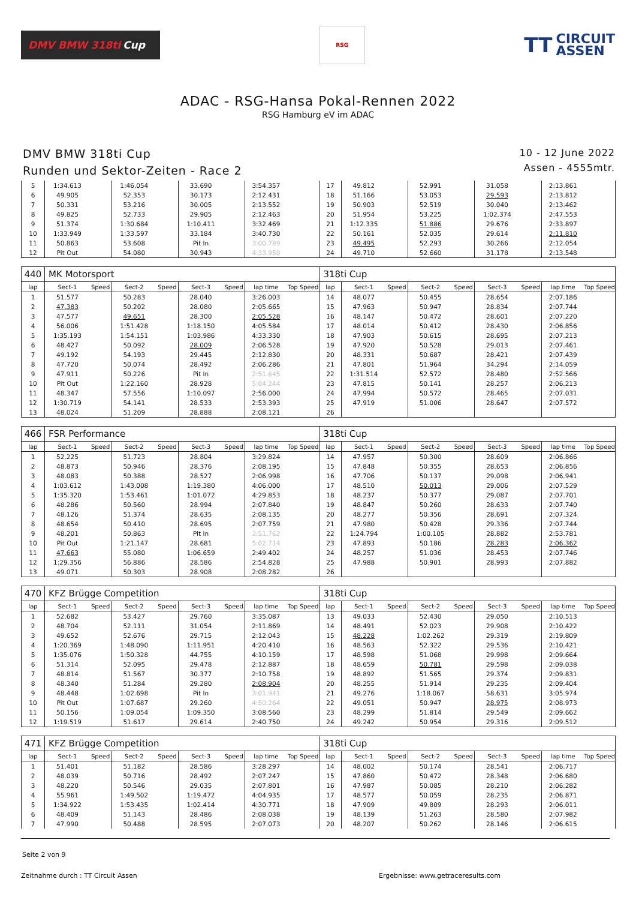DMV BMW 318ti Cup
RSG
TT CIRCUIT
ASSEN
ADAC - RSG-Hansa Pokal-Rennen 2022
RSG Hamburg eV im ADAC
DMV BMW 318ti Cup
Runden und Sektor-Zeiten - Race 2
10 - 12 June 2022
Assen - 4555mtr.
| 5 | 1:34.613 | | 1:46.054 | | 33.690 | | 3:54.357 | | 17 | 49.812 | | 52.991 | | 31.058 | | 2:13.861 | |
| 6 | 49.905 | | 52.353 | | 30.173 | | 2:12.431 | | 18 | 51.166 | | 53.053 | | 29.593 | | 2:13.812 | |
| 7 | 50.331 | | 53.216 | | 30.005 | | 2:13.552 | | 19 | 50.903 | | 52.519 | | 30.040 | | 2:13.462 | |
| 8 | 49.825 | | 52.733 | | 29.905 | | 2:12.463 | | 20 | 51.954 | | 53.225 | | 1:02.374 | | 2:47.553 | |
| 9 | 51.374 | | 1:30.684 | | 1:10.411 | | 3:32.469 | | 21 | 1:12.335 | | 51.886 | | 29.676 | | 2:33.897 | |
| 10 | 1:33.949 | | 1:33.597 | | 33.184 | | 3:40.730 | | 22 | 50.161 | | 52.035 | | 29.614 | | 2:11.810 | |
| 11 | 50.863 | | 53.608 | | Pit In | | 3:00.789 | | 23 | 49.495 | | 52.293 | | 30.266 | | 2:12.054 | |
| 12 | Pit Out | | 54.080 | | 30.943 | | 4:33.950 | | 24 | 49.710 | | 52.660 | | 31.178 | | 2:13.548 | |
| 440 | MK Motorsport | | | | | | | | 318ti Cup | | | | | | | | |
| lap | Sect-1 | Speed | Sect-2 | Speed | Sect-3 | Speed | lap time | Top Speed | lap | Sect-1 | Speed | Sect-2 | Speed | Sect-3 | Speed | lap time | Top Speed |
| 1 | 51.577 | | 50.283 | | 28.040 | | 3:26.003 | | 14 | 48.077 | | 50.455 | | 28.654 | | 2:07.186 | |
| 2 | 47.383 | | 50.202 | | 28.080 | | 2:05.665 | | 15 | 47.963 | | 50.947 | | 28.834 | | 2:07.744 | |
| 3 | 47.577 | | 49.651 | | 28.300 | | 2:05.528 | | 16 | 48.147 | | 50.472 | | 28.601 | | 2:07.220 | |
| 4 | 56.006 | | 1:51.428 | | 1:18.150 | | 4:05.584 | | 17 | 48.014 | | 50.412 | | 28.430 | | 2:06.856 | |
| 5 | 1:35.193 | | 1:54.151 | | 1:03.986 | | 4:33.330 | | 18 | 47.903 | | 50.615 | | 28.695 | | 2:07.213 | |
| 6 | 48.427 | | 50.092 | | 28.009 | | 2:06.528 | | 19 | 47.920 | | 50.528 | | 29.013 | | 2:07.461 | |
| 7 | 49.192 | | 54.193 | | 29.445 | | 2:12.830 | | 20 | 48.331 | | 50.687 | | 28.421 | | 2:07.439 | |
| 8 | 47.720 | | 50.074 | | 28.492 | | 2:06.286 | | 21 | 47.801 | | 51.964 | | 34.294 | | 2:14.059 | |
| 9 | 47.911 | | 50.226 | | Pit In | | 2:51.645 | | 22 | 1:31.514 | | 52.572 | | 28.480 | | 2:52.566 | |
| 10 | Pit Out | | 1:22.160 | | 28.928 | | 5:04.244 | | 23 | 47.815 | | 50.141 | | 28.257 | | 2:06.213 | |
| 11 | 48.347 | | 57.556 | | 1:10.097 | | 2:56.000 | | 24 | 47.994 | | 50.572 | | 28.465 | | 2:07.031 | |
| 12 | 1:30.719 | | 54.141 | | 28.533 | | 2:53.393 | | 25 | 47.919 | | 51.006 | | 28.647 | | 2:07.572 | |
| 13 | 48.024 | | 51.209 | | 28.888 | | 2:08.121 | | 26 | | | | | | | | |
| 466 | FSR Performance | | | | | | | | 318ti Cup | | | | | | | | |
| lap | Sect-1 | Speed | Sect-2 | Speed | Sect-3 | Speed | lap time | Top Speed | lap | Sect-1 | Speed | Sect-2 | Speed | Sect-3 | Speed | lap time | Top Speed |
| 1 | 52.225 | | 51.723 | | 28.804 | | 3:29.824 | | 14 | 47.957 | | 50.300 | | 28.609 | | 2:06.866 | |
| 2 | 48.873 | | 50.946 | | 28.376 | | 2:08.195 | | 15 | 47.848 | | 50.355 | | 28.653 | | 2:06.856 | |
| 3 | 48.083 | | 50.388 | | 28.527 | | 2:06.998 | | 16 | 47.706 | | 50.137 | | 29.098 | | 2:06.941 | |
| 4 | 1:03.612 | | 1:43.008 | | 1:19.380 | | 4:06.000 | | 17 | 48.510 | | 50.013 | | 29.006 | | 2:07.529 | |
| 5 | 1:35.320 | | 1:53.461 | | 1:01.072 | | 4:29.853 | | 18 | 48.237 | | 50.377 | | 29.087 | | 2:07.701 | |
| 6 | 48.286 | | 50.560 | | 28.994 | | 2:07.840 | | 19 | 48.847 | | 50.260 | | 28.633 | | 2:07.740 | |
| 7 | 48.126 | | 51.374 | | 28.635 | | 2:08.135 | | 20 | 48.277 | | 50.356 | | 28.691 | | 2:07.324 | |
| 8 | 48.654 | | 50.410 | | 28.695 | | 2:07.759 | | 21 | 47.980 | | 50.428 | | 29.336 | | 2:07.744 | |
| 9 | 48.201 | | 50.863 | | Pit In | | 2:51.762 | | 22 | 1:24.794 | | 1:00.105 | | 28.882 | | 2:53.781 | |
| 10 | Pit Out | | 1:21.147 | | 28.681 | | 5:02.714 | | 23 | 47.893 | | 50.186 | | 28.283 | | 2:06.362 | |
| 11 | 47.663 | | 55.080 | | 1:06.659 | | 2:49.402 | | 24 | 48.257 | | 51.036 | | 28.453 | | 2:07.746 | |
| 12 | 1:29.356 | | 56.886 | | 28.586 | | 2:54.828 | | 25 | 47.988 | | 50.901 | | 28.993 | | 2:07.882 | |
| 13 | 49.071 | | 50.303 | | 28.908 | | 2:08.282 | | 26 | | | | | | | | |
| 470 | KFZ Brügge Competition | | | | | | | | 318ti Cup | | | | | | | | |
| lap | Sect-1 | Speed | Sect-2 | Speed | Sect-3 | Speed | lap time | Top Speed | lap | Sect-1 | Speed | Sect-2 | Speed | Sect-3 | Speed | lap time | Top Speed |
| 1 | 52.682 | | 53.427 | | 29.760 | | 3:35.087 | | 13 | 49.033 | | 52.430 | | 29.050 | | 2:10.513 | |
| 2 | 48.704 | | 52.111 | | 31.054 | | 2:11.869 | | 14 | 48.491 | | 52.023 | | 29.908 | | 2:10.422 | |
| 3 | 49.652 | | 52.676 | | 29.715 | | 2:12.043 | | 15 | 48.228 | | 1:02.262 | | 29.319 | | 2:19.809 | |
| 4 | 1:20.369 | | 1:48.090 | | 1:11.951 | | 4:20.410 | | 16 | 48.563 | | 52.322 | | 29.536 | | 2:10.421 | |
| 5 | 1:35.076 | | 1:50.328 | | 44.755 | | 4:10.159 | | 17 | 48.598 | | 51.068 | | 29.998 | | 2:09.664 | |
| 6 | 51.314 | | 52.095 | | 29.478 | | 2:12.887 | | 18 | 48.659 | | 50.781 | | 29.598 | | 2:09.038 | |
| 7 | 48.814 | | 51.567 | | 30.377 | | 2:10.758 | | 19 | 48.892 | | 51.565 | | 29.374 | | 2:09.831 | |
| 8 | 48.340 | | 51.284 | | 29.280 | | 2:08.904 | | 20 | 48.255 | | 51.914 | | 29.235 | | 2:09.404 | |
| 9 | 48.448 | | 1:02.698 | | Pit In | | 3:01.941 | | 21 | 49.276 | | 1:18.067 | | 58.631 | | 3:05.974 | |
| 10 | Pit Out | | 1:07.687 | | 29.260 | | 4:50.264 | | 22 | 49.051 | | 50.947 | | 28.975 | | 2:08.973 | |
| 11 | 50.156 | | 1:09.054 | | 1:09.350 | | 3:08.560 | | 23 | 48.299 | | 51.814 | | 29.549 | | 2:09.662 | |
| 12 | 1:19.519 | | 51.617 | | 29.614 | | 2:40.750 | | 24 | 49.242 | | 50.954 | | 29.316 | | 2:09.512 | |
| 471 | KFZ Brügge Competition | | | | | | | | 318ti Cup | | | | | | | | |
| lap | Sect-1 | Speed | Sect-2 | Speed | Sect-3 | Speed | lap time | Top Speed | lap | Sect-1 | Speed | Sect-2 | Speed | Sect-3 | Speed | lap time | Top Speed |
| 1 | 51.401 | | 51.182 | | 28.586 | | 3:28.297 | | 14 | 48.002 | | 50.174 | | 28.541 | | 2:06.717 | |
| 2 | 48.039 | | 50.716 | | 28.492 | | 2:07.247 | | 15 | 47.860 | | 50.472 | | 28.348 | | 2:06.680 | |
| 3 | 48.220 | | 50.546 | | 29.035 | | 2:07.801 | | 16 | 47.987 | | 50.085 | | 28.210 | | 2:06.282 | |
| 4 | 55.961 | | 1:49.502 | | 1:19.472 | | 4:04.935 | | 17 | 48.577 | | 50.059 | | 28.235 | | 2:06.871 | |
| 5 | 1:34.922 | | 1:53.435 | | 1:02.414 | | 4:30.771 | | 18 | 47.909 | | 49.809 | | 28.293 | | 2:06.011 | |
| 6 | 48.409 | | 51.143 | | 28.486 | | 2:08.038 | | 19 | 48.139 | | 51.263 | | 28.580 | | 2:07.982 | |
| 7 | 47.990 | | 50.488 | | 28.595 | | 2:07.073 | | 20 | 48.207 | | 50.262 | | 28.146 | | 2:06.615 | |
Seite 2 von 9
Zeitnahme durch : TT Circuit Assen Ergebnisse: www.getraceresults.com